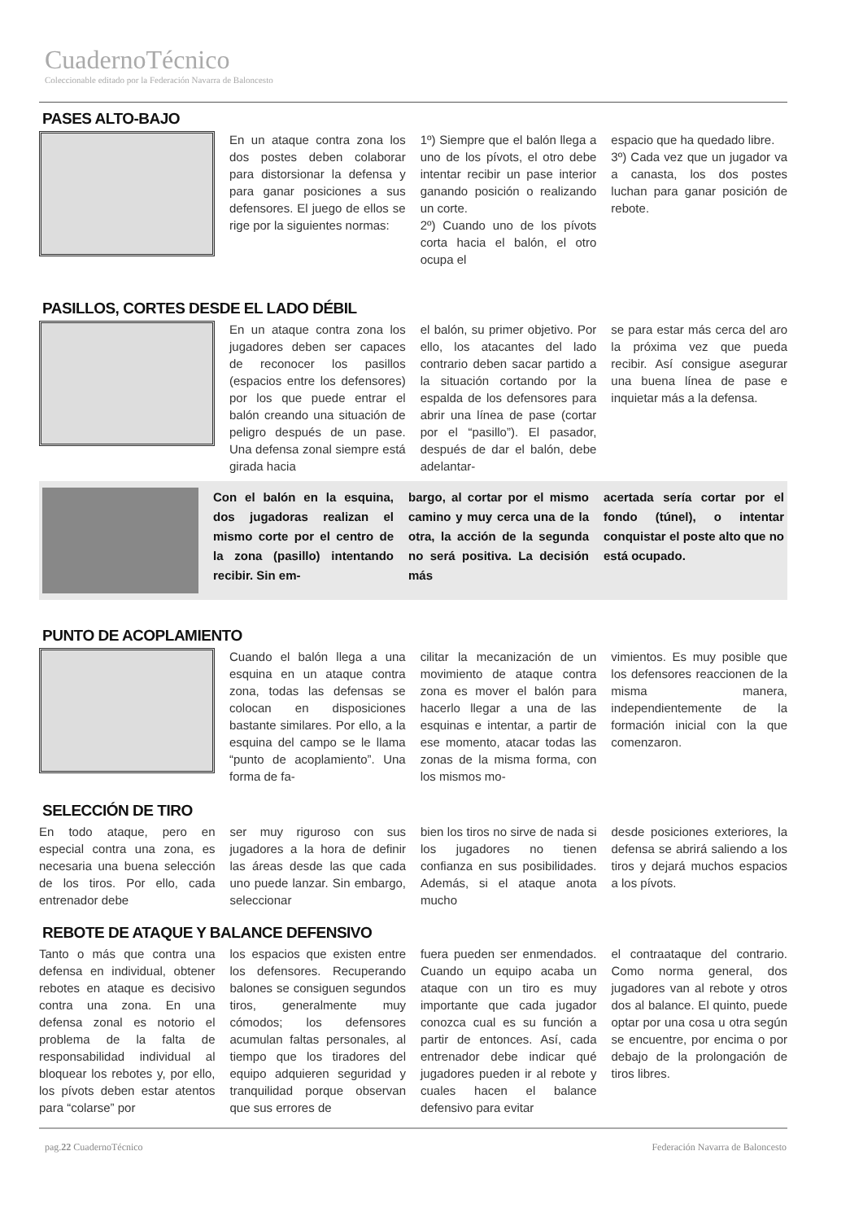CuadernoTécnico
Coleccionable editado por la Federación Navarra de Baloncesto
PASES ALTO-BAJO
En un ataque contra zona los dos postes deben colaborar para distorsionar la defensa y para ganar posiciones a sus defensores. El juego de ellos se rige por la siguientes normas:
1º) Siempre que el balón llega a uno de los pívots, el otro debe intentar recibir un pase interior ganando posición o realizando un corte.
2º) Cuando uno de los pívots corta hacia el balón, el otro ocupa el
espacio que ha quedado libre.
3º) Cada vez que un jugador va a canasta, los dos postes luchan para ganar posición de rebote.
PASILLOS, CORTES DESDE EL LADO DÉBIL
En un ataque contra zona los jugadores deben ser capaces de reconocer los pasillos (espacios entre los defensores) por los que puede entrar el balón creando una situación de peligro después de un pase. Una defensa zonal siempre está girada hacia
el balón, su primer objetivo. Por ello, los atacantes del lado contrario deben sacar partido a la situación cortando por la espalda de los defensores para abrir una línea de pase (cortar por el “pasillo”). El pasador, después de dar el balón, debe adelantar-
se para estar más cerca del aro la próxima vez que pueda recibir. Así consigue asegurar una buena línea de pase e inquietar más a la defensa.
Con el balón en la esquina, dos jugadoras realizan el mismo corte por el centro de la zona (pasillo) intentando recibir. Sin em-
bargo, al cortar por el mismo camino y muy cerca una de la otra, la acción de la segunda no será positiva. La decisión más
acertada sería cortar por el fondo (túnel), o intentar conquistar el poste alto que no está ocupado.
PUNTO DE ACOPLAMIENTO
Cuando el balón llega a una esquina en un ataque contra zona, todas las defensas se colocan en disposiciones bastante similares. Por ello, a la esquina del campo se le llama “punto de acoplamiento”. Una forma de fa-
cilitar la mecanización de un movimiento de ataque contra zona es mover el balón para hacerlo llegar a una de las esquinas e intentar, a partir de ese momento, atacar todas las zonas de la misma forma, con los mismos mo-
vimientos. Es muy posible que los defensores reaccionen de la misma manera, independientemente de la formación inicial con la que comenzaron.
SELECCIÓN DE TIRO
En todo ataque, pero en especial contra una zona, es necesaria una buena selección de los tiros. Por ello, cada entrenador debe
ser muy riguroso con sus jugadores a la hora de definir las áreas desde las que cada uno puede lanzar. Sin embargo, seleccionar
bien los tiros no sirve de nada si los jugadores no tienen confianza en sus posibilidades. Además, si el ataque anota mucho
desde posiciones exteriores, la defensa se abrirá saliendo a los tiros y dejará muchos espacios a los pívots.
REBOTE DE ATAQUE Y BALANCE DEFENSIVO
Tanto o más que contra una defensa en individual, obtener rebotes en ataque es decisivo contra una zona. En una defensa zonal es notorio el problema de la falta de responsabilidad individual al bloquear los rebotes y, por ello, los pívots deben estar atentos para “colarse” por
los espacios que existen entre los defensores. Recuperando balones se consiguen segundos tiros, generalmente muy cómodos; los defensores acumulan faltas personales, al tiempo que los tiradores del equipo adquieren seguridad y tranquilidad porque observan que sus errores de
fuera pueden ser enmendados. Cuando un equipo acaba un ataque con un tiro es muy importante que cada jugador conozca cual es su función a partir de entonces. Así, cada entrenador debe indicar qué jugadores pueden ir al rebote y cuales hacen el balance defensivo para evitar
el contraataque del contrario. Como norma general, dos jugadores van al rebote y otros dos al balance. El quinto, puede optar por una cosa u otra según se encuentre, por encima o por debajo de la prolongación de tiros libres.
pag.22 CuadernoTécnico Federación Navarra de Baloncesto